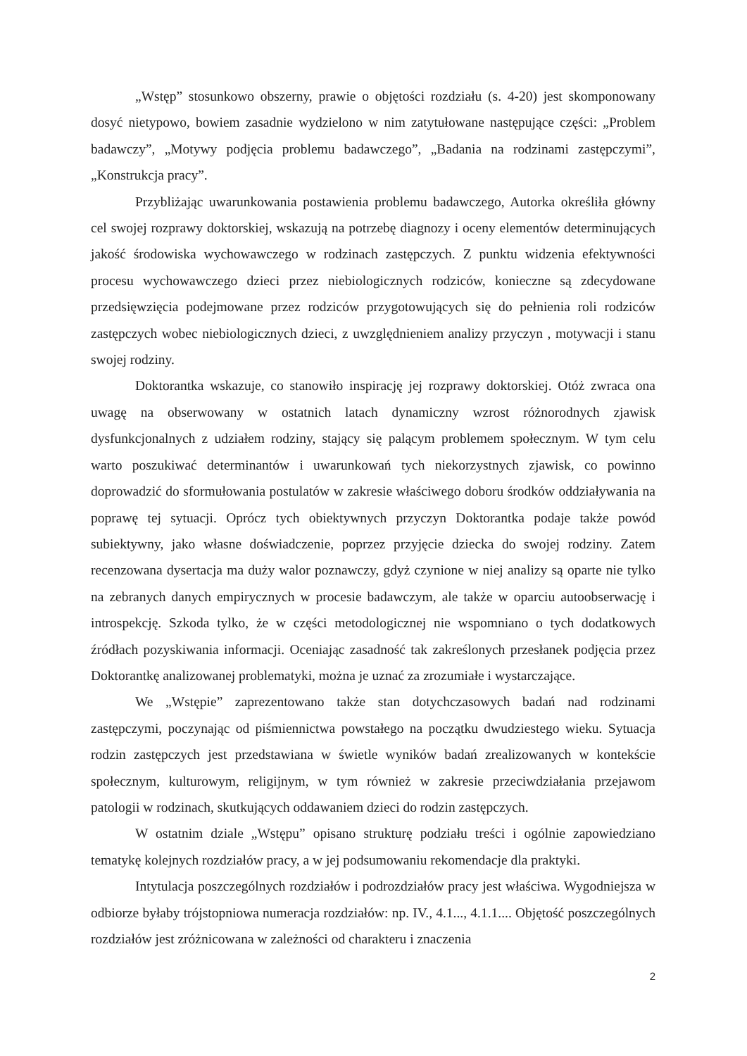„Wstęp” stosunkowo obszerny, prawie o objętości rozdziału (s. 4-20) jest skomponowany dosyć nietypowo, bowiem zasadnie wydzielono w nim zatytułowane następujące części: „Problem badawczy”, „Motywy podjęcia problemu badawczego”, „Badania na rodzinami zastępczymi”, „Konstrukcja pracy”.
Przybliżając uwarunkowania postawienia problemu badawczego, Autorka określiła główny cel swojej rozprawy doktorskiej, wskazują na potrzebę diagnozy i oceny elementów determinujących jakość środowiska wychowawczego w rodzinach zastępczych. Z punktu widzenia efektywności procesu wychowawczego dzieci przez niebiologicznych rodziców, konieczne są zdecydowane przedsięwzięcia podejmowane przez rodziców przygotowujących się do pełnienia roli rodziców zastępczych wobec niebiologicznych dzieci, z uwzględnieniem analizy przyczyn , motywacji i stanu swojej rodziny.
Doktorantka wskazuje, co stanowiło inspirację jej rozprawy doktorskiej. Otóż zwraca ona uwagę na obserwowany w ostatnich latach dynamiczny wzrost różnorodnych zjawisk dysfunkcjonalnych z udziałem rodziny, stający się palącym problemem społecznym. W tym celu warto poszukiwać determinantów i uwarunkowań tych niekorzystnych zjawisk, co powinno doprowadzić do sformułowania postulatów w zakresie właściwego doboru środków oddziaływania na poprawę tej sytuacji. Oprócz tych obiektywnych przyczyn Doktorantka podaje także powód subiektywny, jako własne doświadczenie, poprzez przyjęcie dziecka do swojej rodziny. Zatem recenzowana dysertacja ma duży walor poznawczy, gdyż czynione w niej analizy są oparte nie tylko na zebranych danych empirycznych w procesie badawczym, ale także w oparciu autoobserwację i introspekcję. Szkoda tylko, że w części metodologicznej nie wspomniano o tych dodatkowych źródłach pozyskiwania informacji. Oceniając zasadność tak zakreślonych przesłanek podjęcia przez Doktorantkę analizowanej problematyki, można je uznać za zrozumiałe i wystarczające.
We „Wstępie” zaprezentowano także stan dotychczasowych badań nad rodzinami zastępczymi, poczynając od piśmiennictwa powstałego na początku dwudziestego wieku. Sytuacja rodzin zastępczych jest przedstawiana w świetle wyników badań zrealizowanych w kontekście społecznym, kulturowym, religijnym, w tym również w zakresie przeciwdziałania przejawom patologii w rodzinach, skutkujących oddawaniem dzieci do rodzin zastępczych.
W ostatnim dziale „Wstępu” opisano strukturę podziału treści i ogólnie zapowiedziano tematykę kolejnych rozdziałów pracy, a w jej podsumowaniu rekomendacje dla praktyki.
Intytulacja poszczególnych rozdziałów i podrozdziałów pracy jest właściwa. Wygodniejsza w odbiorze byłaby trójstopniowa numeracja rozdziałów: np. IV., 4.1..., 4.1.1.... Objętość poszczególnych rozdziałów jest zróżnicowana w zależności od charakteru i znaczenia
2